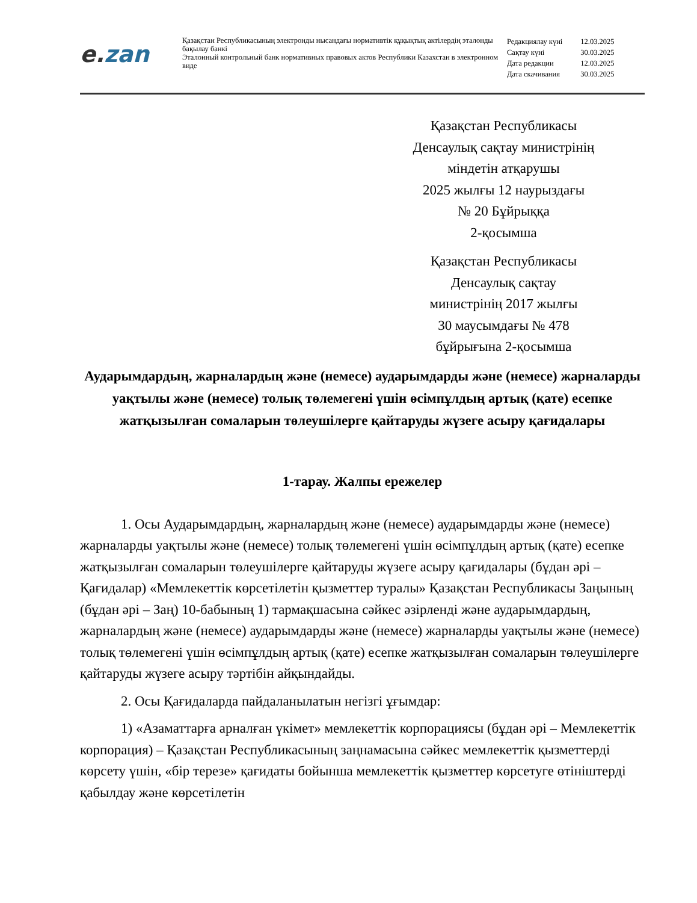e. zan
Қазақстан Республикасының электронды нысандағы нормативтік құқықтық актілердің эталонды бақылау банкі
Эталонный контрольный банк нормативных правовых актов Республики Казахстан в электронном виде
| Редакциялау күні | 12.03.2025 |
| Сақтау күні | 30.03.2025 |
| Дата редакции | 12.03.2025 |
| Дата скачивания | 30.03.2025 |
Қазақстан Республикасы
Денсаулық сақтау министрінің
міндетін атқарушы
2025 жылғы 12 наурыздағы
№ 20 Бұйрыққа
2-қосымша
Қазақстан Республикасы
Денсаулық сақтау
министрінің 2017 жылғы
30 маусымдағы № 478
бұйрығына 2-қосымша
Аударымдардың, жарналардың және (немесе) аударымдарды және (немесе) жарналарды уақтылы және (немесе) толық төлемегені үшін өсімпұлдың артық (қате) есепке жатқызылған сомаларын төлеушілерге қайтаруды жүзеге асыру қағидалары
1-тарау. Жалпы ережелер
1. Осы Аударымдардың, жарналардың және (немесе) аударымдарды және (немесе) жарналарды уақтылы және (немесе) толық төлемегені үшін өсімпұлдың артық (қате) есепке жатқызылған сомаларын төлеушілерге қайтаруды жүзеге асыру қағидалары (бұдан әрі – Қағидалар) «Мемлекеттік көрсетілетін қызметтер туралы» Қазақстан Республикасы Заңының (бұдан әрі – Заң) 10-бабының 1) тармақшасына сәйкес әзірленді және аударымдардың, жарналардың және (немесе) аударымдарды және (немесе) жарналарды уақтылы және (немесе) толық төлемегені үшін өсімпұлдың артық (қате) есепке жатқызылған сомаларын төлеушілерге қайтаруды жүзеге асыру тәртібін айқындайды.
2. Осы Қағидаларда пайдаланылатын негізгі ұғымдар:
1) «Азаматтарға арналған үкімет» мемлекеттік корпорациясы (бұдан әрі – Мемлекеттік корпорация) – Қазақстан Республикасының заңнамасына сәйкес мемлекеттік қызметтерді көрсету үшін, «бір терезе» қағидаты бойынша мемлекеттік қызметтер көрсетуге өтініштерді қабылдау және көрсетілетін